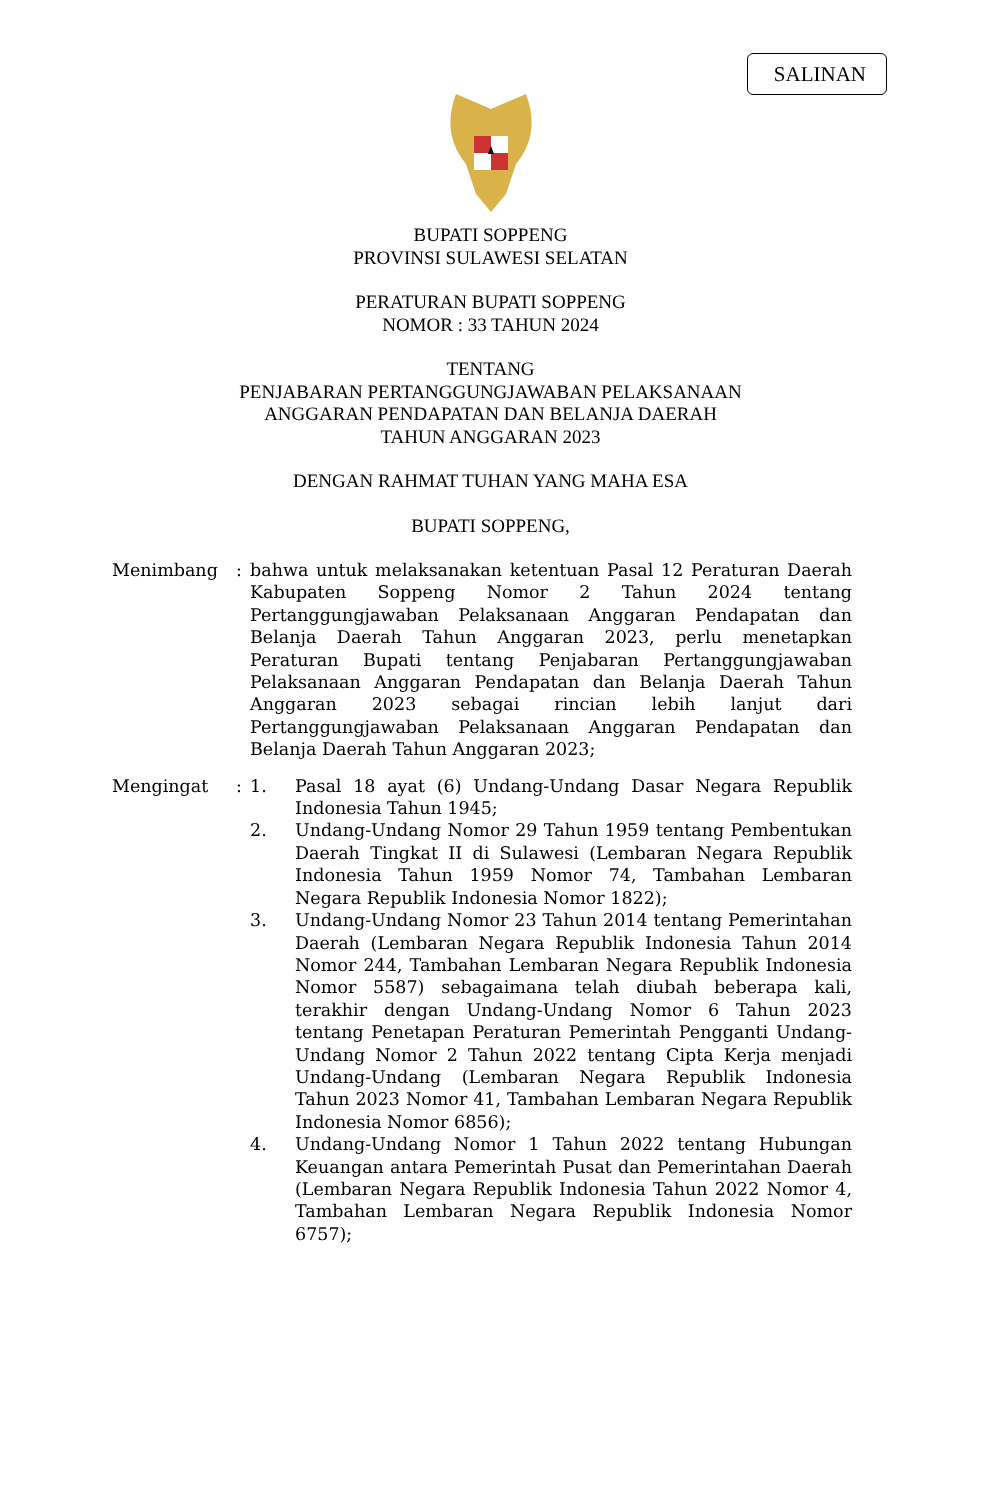SALINAN
BUPATI SOPPENG
PROVINSI SULAWESI SELATAN
PERATURAN BUPATI SOPPENG
NOMOR : 33 TAHUN 2024
TENTANG
PENJABARAN PERTANGGUNGJAWABAN PELAKSANAAN
ANGGARAN PENDAPATAN DAN BELANJA DAERAH
TAHUN ANGGARAN 2023
DENGAN RAHMAT TUHAN YANG MAHA ESA
BUPATI SOPPENG,
Menimbang : bahwa untuk melaksanakan ketentuan Pasal 12 Peraturan Daerah Kabupaten Soppeng Nomor 2 Tahun 2024 tentang Pertanggungjawaban Pelaksanaan Anggaran Pendapatan dan Belanja Daerah Tahun Anggaran 2023, perlu menetapkan Peraturan Bupati tentang Penjabaran Pertanggungjawaban Pelaksanaan Anggaran Pendapatan dan Belanja Daerah Tahun Anggaran 2023 sebagai rincian lebih lanjut dari Pertanggungjawaban Pelaksanaan Anggaran Pendapatan dan Belanja Daerah Tahun Anggaran 2023;
Mengingat : 1. Pasal 18 ayat (6) Undang-Undang Dasar Negara Republik Indonesia Tahun 1945;
2. Undang-Undang Nomor 29 Tahun 1959 tentang Pembentukan Daerah Tingkat II di Sulawesi (Lembaran Negara Republik Indonesia Tahun 1959 Nomor 74, Tambahan Lembaran Negara Republik Indonesia Nomor 1822);
3. Undang-Undang Nomor 23 Tahun 2014 tentang Pemerintahan Daerah (Lembaran Negara Republik Indonesia Tahun 2014 Nomor 244, Tambahan Lembaran Negara Republik Indonesia Nomor 5587) sebagaimana telah diubah beberapa kali, terakhir dengan Undang-Undang Nomor 6 Tahun 2023 tentang Penetapan Peraturan Pemerintah Pengganti Undang-Undang Nomor 2 Tahun 2022 tentang Cipta Kerja menjadi Undang-Undang (Lembaran Negara Republik Indonesia Tahun 2023 Nomor 41, Tambahan Lembaran Negara Republik Indonesia Nomor 6856);
4. Undang-Undang Nomor 1 Tahun 2022 tentang Hubungan Keuangan antara Pemerintah Pusat dan Pemerintahan Daerah (Lembaran Negara Republik Indonesia Tahun 2022 Nomor 4, Tambahan Lembaran Negara Republik Indonesia Nomor 6757);